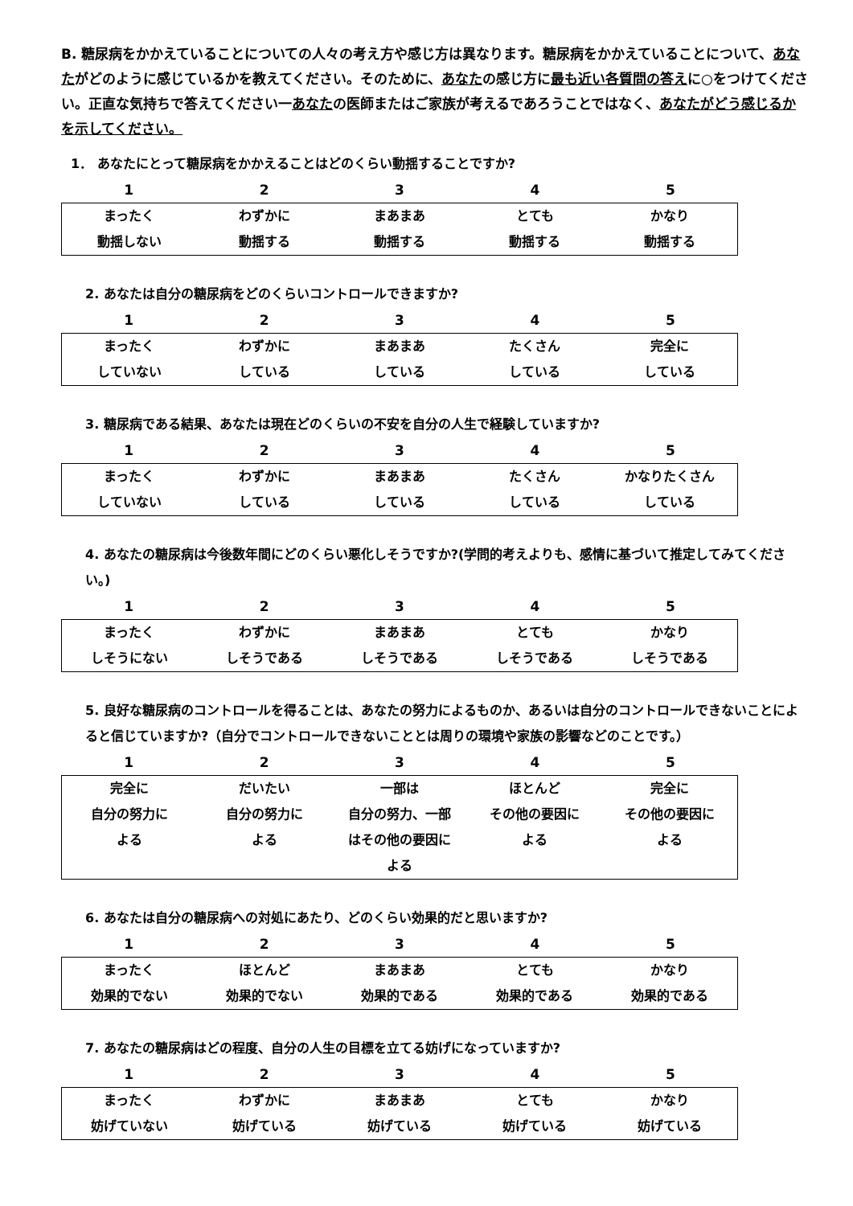B. 糖尿病をかかえていることについての人々の考え方や感じ方は異なります。糖尿病をかかえていることについて、あなたがどのように感じているかを教えてください。そのために、あなたの感じ方に最も近い各質問の答えに○をつけてください。正直な気持ちで答えてください一あなたの医師またはご家族が考えるであろうことではなく、あなたがどう感じるかを示してください。
1． あなたにとって糖尿病をかかえることはどのくらい動揺することですか?
12345
| まったく 動揺しない | わずかに 動揺する | まあまあ 動揺する | とても 動揺する | かなり 動揺する |
2. あなたは自分の糖尿病をどのくらいコントロールできますか?
12345
| まったく していない | わずかに している | まあまあ している | たくさん している | 完全に している |
3. 糖尿病である結果、あなたは現在どのくらいの不安を自分の人生で経験していますか?
12345
| まったく していない | わずかに している | まあまあ している | たくさん している | かなりたくさん している |
4. あなたの糖尿病は今後数年間にどのくらい悪化しそうですか?(学問的考えよりも、感情に基づいて推定してみてください。)
12345
| まったく しそうにない | わずかに しそうである | まあまあ しそうである | とても しそうである | かなり しそうである |
5. 良好な糖尿病のコントロールを得ることは、あなたの努力によるものか、あるいは自分のコントロールできないことによると信じていますか?（自分でコントロールできないこととは周りの環境や家族の影響などのことです。）
12345
| 完全に 自分の努力に よる | だいたい 自分の努力に よる | 一部は 自分の努力、一部 はその他の要因に よる | ほとんど その他の要因に よる | 完全に その他の要因に よる |
6. あなたは自分の糖尿病への対処にあたり、どのくらい効果的だと思いますか?
12345
| まったく 効果的でない | ほとんど 効果的でない | まあまあ 効果的である | とても 効果的である | かなり 効果的である |
7. あなたの糖尿病はどの程度、自分の人生の目標を立てる妨げになっていますか?
12345
| まったく 妨げていない | わずかに 妨げている | まあまあ 妨げている | とても 妨げている | かなり 妨げている |